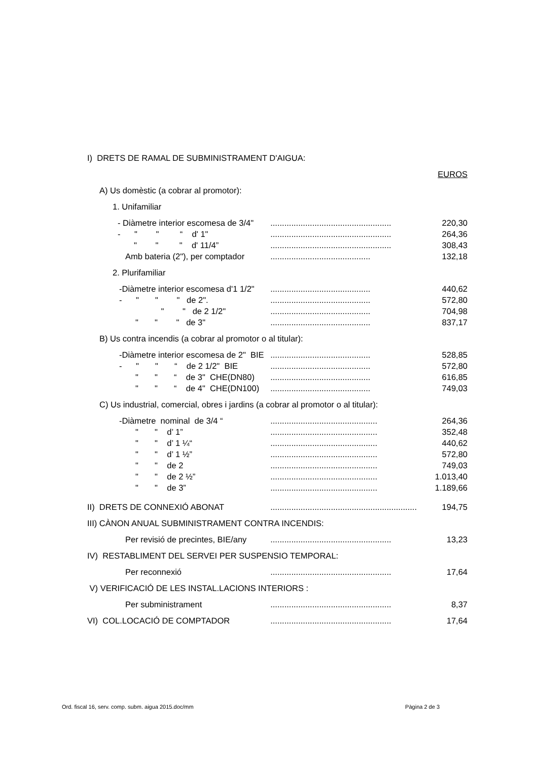| I) DRETS DE RAMAL DE SUBMINISTRAMENT D'AIGUA: | | |
| EUROS | | |
| A) Us domèstic (a cobrar al promotor): | | |
| 1. Unifamiliar | | |
| - Diàmetre interior escomesa de 3/4" | .................................................... | 220,30 |
| - " " “ d' 1" | .................................................... | 264,36 |
| " " " d' 11/4” | .................................................... | 308,43 |
| Amb bateria (2"), per comptador | ........................................... | 132,18 |
| 2. Plurifamiliar | | |
| -Diàmetre interior escomesa d'1 1/2" | ........................................... | 440,62 |
| - " " " de 2". | ........................................... | 572,80 |
| " " de 2 1/2" | ........................................... | 704,98 |
| " " " de 3" | ........................................... | 837,17 |
| B) Us contra incendis (a cobrar al promotor o al titular): | | |
| -Diàmetre interior escomesa de 2" BIE | ........................................... | 528,85 |
| - " " “ de 2 1/2" BIE | ........................................... | 572,80 |
| " " “ de 3" CHE(DN80) | ........................................... | 616,85 |
| " " “ de 4" CHE(DN100) | ........................................... | 749,03 |
| C) Us industrial, comercial, obres i jardins (a cobrar al promotor o al titular): | | |
| -Diàmetre nominal de 3/4 “ | .............................................. | 264,36 |
| " " d’ 1” | .............................................. | 352,48 |
| " " d’ 1 ¼“ | .............................................. | 440,62 |
| " " d’ 1 ½” | .............................................. | 572,80 |
| " " de 2 | .............................................. | 749,03 |
| " " de 2 ½” | .............................................. | 1.013,40 |
| " " de 3” | .............................................. | 1.189,66 |
| II) DRETS DE CONNEXIÓ ABONAT | ............................................................... | 194,75 |
| III) CÀNON ANUAL SUBMINISTRAMENT CONTRA INCENDIS: | | |
| Per revisió de precintes, BIE/any | .................................................... | 13,23 |
| IV) RESTABLIMENT DEL SERVEI PER SUSPENSIO TEMPORAL: | | |
| Per reconnexió | .................................................... | 17,64 |
| V) VERIFICACIÓ DE LES INSTAL.LACIONS INTERIORS : | | |
| Per subministrament | .................................................... | 8,37 |
| VI) COL.LOCACIÓ DE COMPTADOR | .................................................... | 17,64 |
Ord. fiscal 16, serv. comp. subm. aigua 2015.doc/mm Pàgina 2 de 3